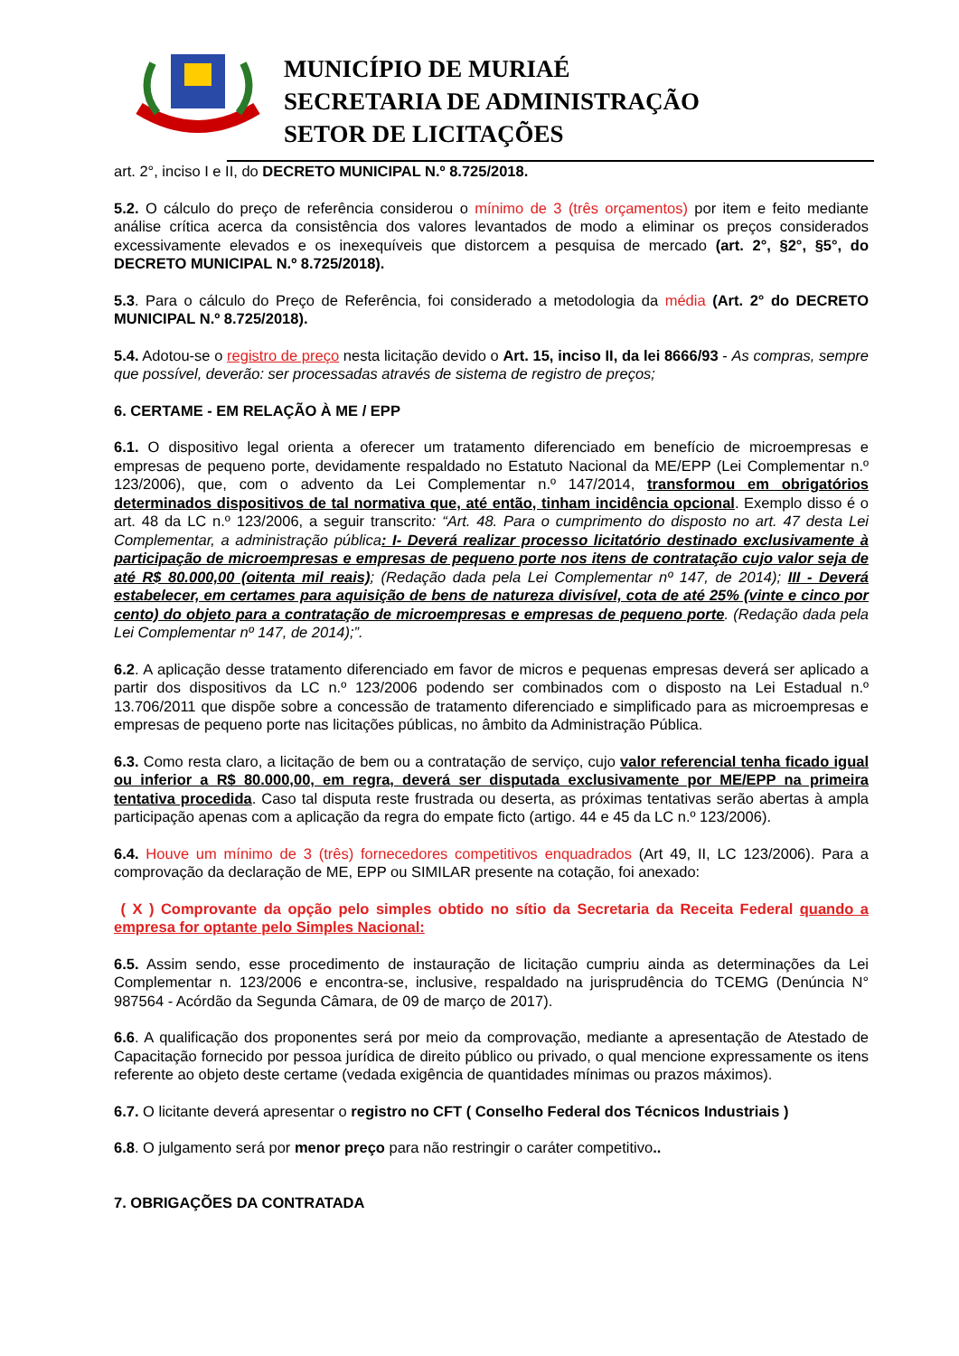MUNICÍPIO DE MURIAÉ
SECRETARIA DE ADMINISTRAÇÃO
SETOR DE LICITAÇÕES
art. 2°, inciso I e II, do DECRETO MUNICIPAL N.º 8.725/2018.
5.2. O cálculo do preço de referência considerou o mínimo de 3 (três orçamentos) por item e feito mediante análise crítica acerca da consistência dos valores levantados de modo a eliminar os preços considerados excessivamente elevados e os inexequíveis que distorcem a pesquisa de mercado (art. 2°, §2°, §5°, do DECRETO MUNICIPAL N.º 8.725/2018).
5.3. Para o cálculo do Preço de Referência, foi considerado a metodologia da média (Art. 2° do DECRETO MUNICIPAL N.º 8.725/2018).
5.4. Adotou-se o registro de preço nesta licitação devido o Art. 15, inciso II, da lei 8666/93 - As compras, sempre que possível, deverão: ser processadas através de sistema de registro de preços;
6. CERTAME - EM RELAÇÃO À ME / EPP
6.1. O dispositivo legal orienta a oferecer um tratamento diferenciado em benefício de microempresas e empresas de pequeno porte, devidamente respaldado no Estatuto Nacional da ME/EPP (Lei Complementar n.º 123/2006), que, com o advento da Lei Complementar n.º 147/2014, transformou em obrigatórios determinados dispositivos de tal normativa que, até então, tinham incidência opcional. Exemplo disso é o art. 48 da LC n.º 123/2006, a seguir transcrito: “Art. 48. Para o cumprimento do disposto no art. 47 desta Lei Complementar, a administração pública: I- Deverá realizar processo licitatório destinado exclusivamente à participação de microempresas e empresas de pequeno porte nos itens de contratação cujo valor seja de até R$ 80.000,00 (oitenta mil reais); (Redação dada pela Lei Complementar nº 147, de 2014); III - Deverá estabelecer, em certames para aquisição de bens de natureza divisível, cota de até 25% (vinte e cinco por cento) do objeto para a contratação de microempresas e empresas de pequeno porte. (Redação dada pela Lei Complementar nº 147, de 2014);”.
6.2. A aplicação desse tratamento diferenciado em favor de micros e pequenas empresas deverá ser aplicado a partir dos dispositivos da LC n.º 123/2006 podendo ser combinados com o disposto na Lei Estadual n.º 13.706/2011 que dispõe sobre a concessão de tratamento diferenciado e simplificado para as microempresas e empresas de pequeno porte nas licitações públicas, no âmbito da Administração Pública.
6.3. Como resta claro, a licitação de bem ou a contratação de serviço, cujo valor referencial tenha ficado igual ou inferior a R$ 80.000,00, em regra, deverá ser disputada exclusivamente por ME/EPP na primeira tentativa procedida. Caso tal disputa reste frustrada ou deserta, as próximas tentativas serão abertas à ampla participação apenas com a aplicação da regra do empate ficto (artigo. 44 e 45 da LC n.º 123/2006).
6.4. Houve um mínimo de 3 (três) fornecedores competitivos enquadrados (Art 49, II, LC 123/2006). Para a comprovação da declaração de ME, EPP ou SIMILAR presente na cotação, foi anexado:
( X ) Comprovante da opção pelo simples obtido no sítio da Secretaria da Receita Federal quando a empresa for optante pelo Simples Nacional:
6.5. Assim sendo, esse procedimento de instauração de licitação cumpriu ainda as determinações da Lei Complementar n. 123/2006 e encontra-se, inclusive, respaldado na jurisprudência do TCEMG (Denúncia N° 987564 - Acórdão da Segunda Câmara, de 09 de março de 2017).
6.6. A qualificação dos proponentes será por meio da comprovação, mediante a apresentação de Atestado de Capacitação fornecido por pessoa jurídica de direito público ou privado, o qual mencione expressamente os itens referente ao objeto deste certame (vedada exigência de quantidades mínimas ou prazos máximos).
6.7. O licitante deverá apresentar o registro no CFT ( Conselho Federal dos Técnicos Industriais )
6.8. O julgamento será por menor preço para não restringir o caráter competitivo..
7. OBRIGAÇÕES DA CONTRATADA